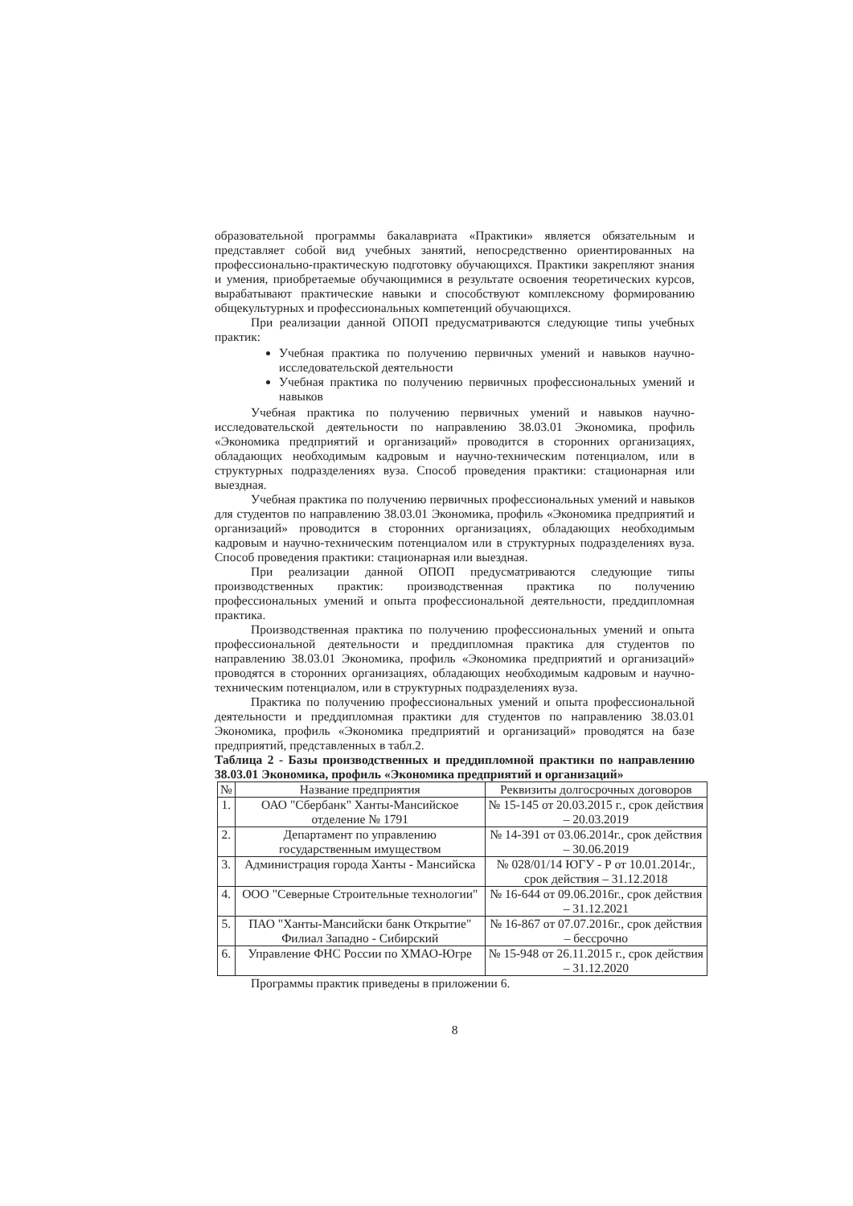образовательной программы бакалавриата «Практики» является обязательным и представляет собой вид учебных занятий, непосредственно ориентированных на профессионально-практическую подготовку обучающихся. Практики закрепляют знания и умения, приобретаемые обучающимися в результате освоения теоретических курсов, вырабатывают практические навыки и способствуют комплексному формированию общекультурных и профессиональных компетенций обучающихся.
При реализации данной ОПОП предусматриваются следующие типы учебных практик:
Учебная практика по получению первичных умений и навыков научно-исследовательской деятельности
Учебная практика по получению первичных профессиональных умений и навыков
Учебная практика по получению первичных умений и навыков научно-исследовательской деятельности по направлению 38.03.01 Экономика, профиль «Экономика предприятий и организаций» проводится в сторонних организациях, обладающих необходимым кадровым и научно-техническим потенциалом, или в структурных подразделениях вуза. Способ проведения практики: стационарная или выездная.
Учебная практика по получению первичных профессиональных умений и навыков для студентов по направлению 38.03.01 Экономика, профиль «Экономика предприятий и организаций» проводится в сторонних организациях, обладающих необходимым кадровым и научно-техническим потенциалом или в структурных подразделениях вуза. Способ проведения практики: стационарная или выездная.
При реализации данной ОПОП предусматриваются следующие типы производственных практик: производственная практика по получению профессиональных умений и опыта профессиональной деятельности, преддипломная практика.
Производственная практика по получению профессиональных умений и опыта профессиональной деятельности и преддипломная практика для студентов по направлению 38.03.01 Экономика, профиль «Экономика предприятий и организаций» проводятся в сторонних организациях, обладающих необходимым кадровым и научно-техническим потенциалом, или в структурных подразделениях вуза.
Практика по получению профессиональных умений и опыта профессиональной деятельности и преддипломная практики для студентов по направлению 38.03.01 Экономика, профиль «Экономика предприятий и организаций» проводятся на базе предприятий, представленных в табл.2.
Таблица 2 - Базы производственных и преддипломной практики по направлению 38.03.01 Экономика, профиль «Экономика предприятий и организаций»
| № | Название предприятия | Реквизиты долгосрочных договоров |
| --- | --- | --- |
| 1. | ОАО "Сбербанк" Ханты-Мансийское отделение № 1791 | № 15-145 от 20.03.2015 г., срок действия – 20.03.2019 |
| 2. | Департамент по управлению государственным имуществом | № 14-391 от 03.06.2014г., срок действия – 30.06.2019 |
| 3. | Администрация города Ханты - Мансийска | № 028/01/14 ЮГУ - Р от 10.01.2014г., срок действия – 31.12.2018 |
| 4. | ООО "Северные Строительные технологии" | № 16-644 от 09.06.2016г., срок действия – 31.12.2021 |
| 5. | ПАО "Ханты-Мансийски банк Открытие" Филиал Западно - Сибирский | № 16-867 от 07.07.2016г., срок действия – бессрочно |
| 6. | Управление ФНС России по ХМАО-Югре | № 15-948 от 26.11.2015 г., срок действия – 31.12.2020 |
Программы практик приведены в приложении 6.
8